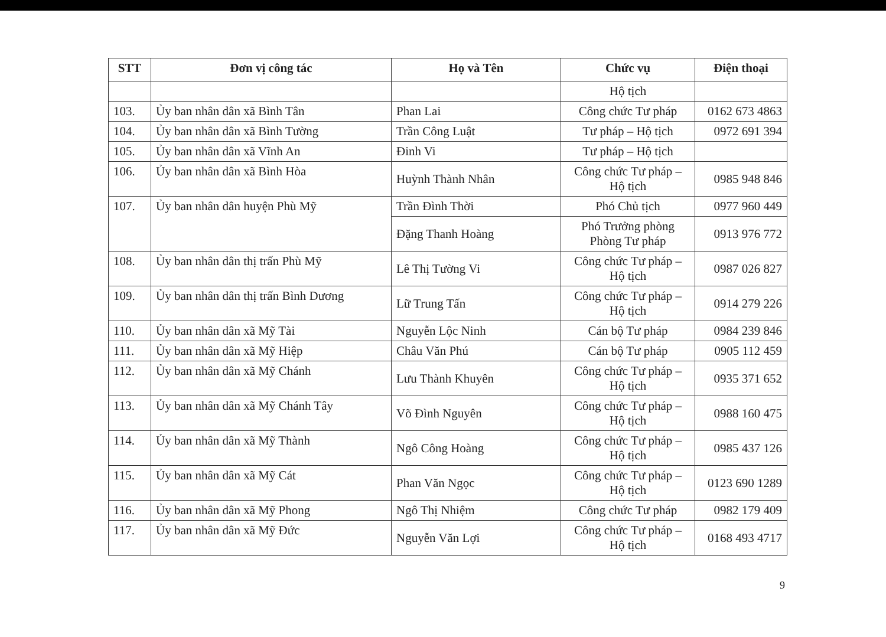| STT | Đơn vị công tác | Họ và Tên | Chức vụ | Điện thoại |
| --- | --- | --- | --- | --- |
| | | | Hộ tịch | |
| 103. | Ủy ban nhân dân xã Bình Tân | Phan Lai | Công chức Tư pháp | 0162 673 4863 |
| 104. | Ủy ban nhân dân xã Bình Tường | Trần Công Luật | Tư pháp – Hộ tịch | 0972 691 394 |
| 105. | Ủy ban nhân dân xã Vĩnh An | Đinh Vi | Tư pháp – Hộ tịch | |
| 106. | Ủy ban nhân dân xã Bình Hòa | Huỳnh Thành Nhân | Công chức Tư pháp – Hộ tịch | 0985 948 846 |
| 107. | Ủy ban nhân dân huyện Phù Mỹ | Trần Đình Thời | Phó Chủ tịch | 0977 960 449 |
| | | Đặng Thanh Hoàng | Phó Trưởng phòng Phòng Tư pháp | 0913 976 772 |
| 108. | Ủy ban nhân dân thị trấn Phù Mỹ | Lê Thị Tường Vi | Công chức Tư pháp – Hộ tịch | 0987 026 827 |
| 109. | Ủy ban nhân dân thị trấn Bình Dương | Lữ Trung Tấn | Công chức Tư pháp – Hộ tịch | 0914 279 226 |
| 110. | Ủy ban nhân dân xã Mỹ Tài | Nguyễn Lộc Ninh | Cán bộ Tư pháp | 0984 239 846 |
| 111. | Ủy ban nhân dân xã Mỹ Hiệp | Châu Văn Phú | Cán bộ Tư pháp | 0905 112 459 |
| 112. | Ủy ban nhân dân xã Mỹ Chánh | Lưu Thành Khuyên | Công chức Tư pháp – Hộ tịch | 0935 371 652 |
| 113. | Ủy ban nhân dân xã Mỹ Chánh Tây | Võ Đình Nguyên | Công chức Tư pháp – Hộ tịch | 0988 160 475 |
| 114. | Ủy ban nhân dân xã Mỹ Thành | Ngô Công Hoàng | Công chức Tư pháp – Hộ tịch | 0985 437 126 |
| 115. | Ủy ban nhân dân xã Mỹ Cát | Phan Văn Ngọc | Công chức Tư pháp – Hộ tịch | 0123 690 1289 |
| 116. | Ủy ban nhân dân xã Mỹ Phong | Ngô Thị Nhiệm | Công chức Tư pháp | 0982 179 409 |
| 117. | Ủy ban nhân dân xã Mỹ Đức | Nguyễn Văn Lợi | Công chức Tư pháp – Hộ tịch | 0168 493 4717 |
9